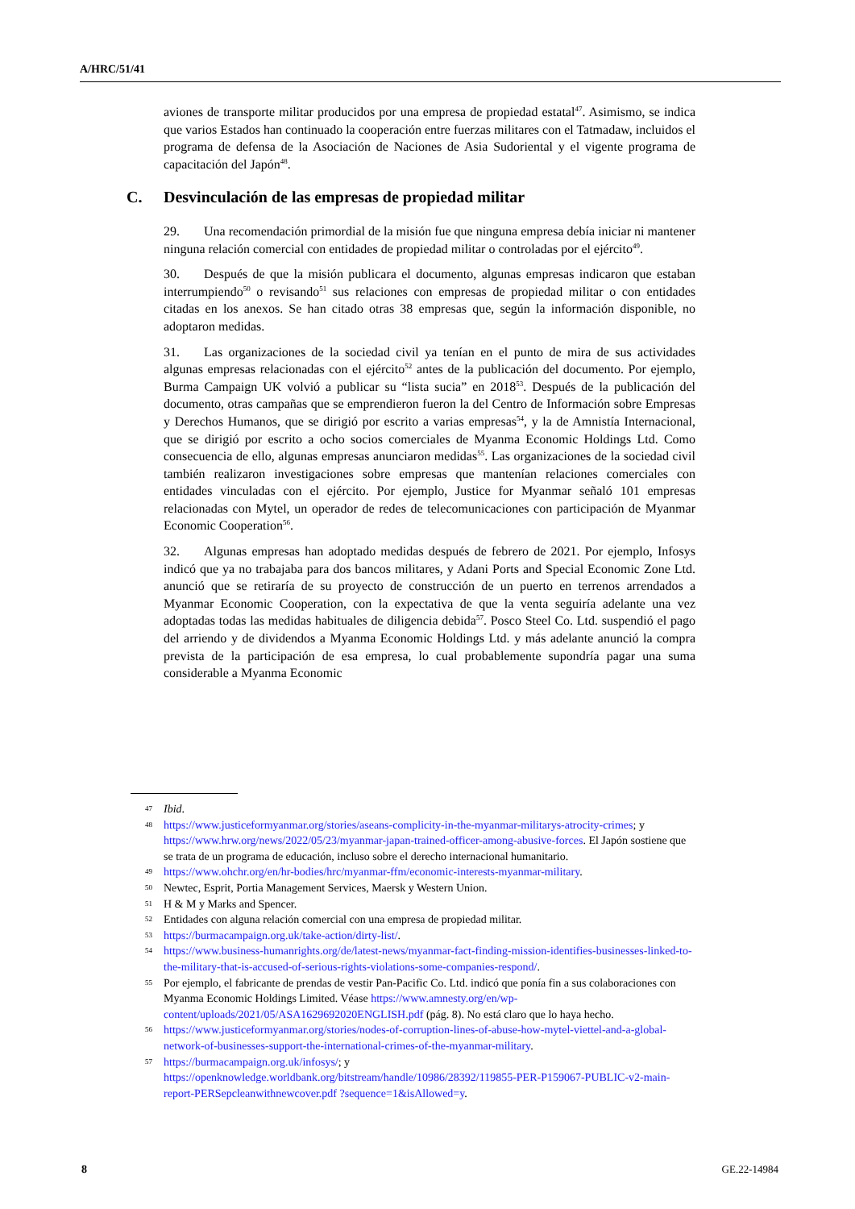A/HRC/51/41
aviones de transporte militar producidos por una empresa de propiedad estatal<sup>47</sup>. Asimismo, se indica que varios Estados han continuado la cooperación entre fuerzas militares con el Tatmadaw, incluidos el programa de defensa de la Asociación de Naciones de Asia Sudoriental y el vigente programa de capacitación del Japón<sup>48</sup>.
C. Desvinculación de las empresas de propiedad militar
29. Una recomendación primordial de la misión fue que ninguna empresa debía iniciar ni mantener ninguna relación comercial con entidades de propiedad militar o controladas por el ejército<sup>49</sup>.
30. Después de que la misión publicara el documento, algunas empresas indicaron que estaban interrumpiendo<sup>50</sup> o revisando<sup>51</sup> sus relaciones con empresas de propiedad militar o con entidades citadas en los anexos. Se han citado otras 38 empresas que, según la información disponible, no adoptaron medidas.
31. Las organizaciones de la sociedad civil ya tenían en el punto de mira de sus actividades algunas empresas relacionadas con el ejército<sup>52</sup> antes de la publicación del documento. Por ejemplo, Burma Campaign UK volvió a publicar su “lista sucia” en 2018<sup>53</sup>. Después de la publicación del documento, otras campañas que se emprendieron fueron la del Centro de Información sobre Empresas y Derechos Humanos, que se dirigió por escrito a varias empresas<sup>54</sup>, y la de Amnistía Internacional, que se dirigió por escrito a ocho socios comerciales de Myanma Economic Holdings Ltd. Como consecuencia de ello, algunas empresas anunciaron medidas<sup>55</sup>. Las organizaciones de la sociedad civil también realizaron investigaciones sobre empresas que mantenían relaciones comerciales con entidades vinculadas con el ejército. Por ejemplo, Justice for Myanmar señaló 101 empresas relacionadas con Mytel, un operador de redes de telecomunicaciones con participación de Myanmar Economic Cooperation<sup>56</sup>.
32. Algunas empresas han adoptado medidas después de febrero de 2021. Por ejemplo, Infosys indicó que ya no trabajaba para dos bancos militares, y Adani Ports and Special Economic Zone Ltd. anunció que se retiraría de su proyecto de construcción de un puerto en terrenos arrendados a Myanmar Economic Cooperation, con la expectativa de que la venta seguiría adelante una vez adoptadas todas las medidas habituales de diligencia debida<sup>57</sup>. Posco Steel Co. Ltd. suspendió el pago del arriendo y de dividendos a Myanma Economic Holdings Ltd. y más adelante anunció la compra prevista de la participación de esa empresa, lo cual probablemente supondría pagar una suma considerable a Myanma Economic
47 Ibid.
48 https://www.justiceformyanmar.org/stories/aseans-complicity-in-the-myanmar-militarys-atrocity-crimes; y https://www.hrw.org/news/2022/05/23/myanmar-japan-trained-officer-among-abusive-forces. El Japón sostiene que se trata de un programa de educación, incluso sobre el derecho internacional humanitario.
49 https://www.ohchr.org/en/hr-bodies/hrc/myanmar-ffm/economic-interests-myanmar-military.
50 Newtec, Esprit, Portia Management Services, Maersk y Western Union.
51 H & M y Marks and Spencer.
52 Entidades con alguna relación comercial con una empresa de propiedad militar.
53 https://burmacampaign.org.uk/take-action/dirty-list/.
54 https://www.business-humanrights.org/de/latest-news/myanmar-fact-finding-mission-identifies-businesses-linked-to-the-military-that-is-accused-of-serious-rights-violations-some-companies-respond/.
55 Por ejemplo, el fabricante de prendas de vestir Pan-Pacific Co. Ltd. indicó que ponía fin a sus colaboraciones con Myanma Economic Holdings Limited. Véase https://www.amnesty.org/en/wp-content/uploads/2021/05/ASA1629692020ENGLISH.pdf (pág. 8). No está claro que lo haya hecho.
56 https://www.justiceformyanmar.org/stories/nodes-of-corruption-lines-of-abuse-how-mytel-viettel-and-a-global-network-of-businesses-support-the-international-crimes-of-the-myanmar-military.
57 https://burmacampaign.org.uk/infosys/; y https://openknowledge.worldbank.org/bitstream/handle/10986/28392/119855-PER-P159067-PUBLIC-v2-main-report-PERSepcleanwithnewcover.pdf ?sequence=1&isAllowed=y.
8 GE.22-14984